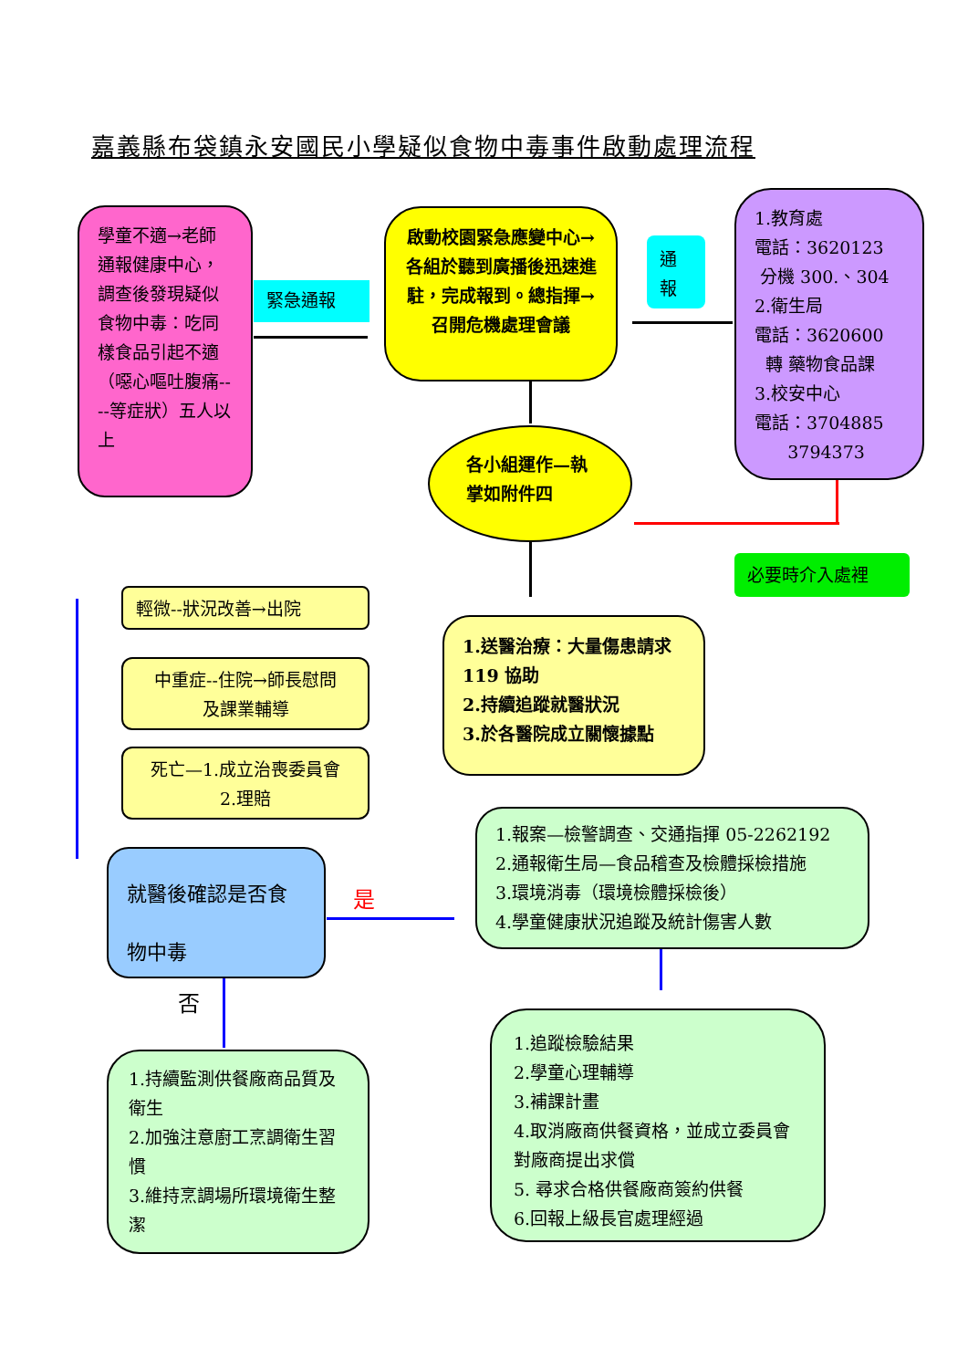嘉義縣布袋鎮永安國民小學疑似食物中毒事件啟動處理流程
學童不適→老師通報健康中心，調查後發現疑似食物中毒：吃同樣食品引起不適（噁心嘔吐腹痛----等症狀）五人以上
緊急通報
啟動校園緊急應變中心→各組於聽到廣播後迅速進駐，完成報到。總指揮→召開危機處理會議
通
報
1.教育處
電話：3620123
分機 300.、304
2.衛生局
電話：3620600
轉 藥物食品課
3.校安中心
電話：3704885
3794373
各小組運作—執掌如附件四
必要時介入處裡
輕微--狀況改善→出院
中重症--住院→師長慰問
及課業輔導
死亡—1.成立治喪委員會
2.理賠
1.送醫治療：大量傷患請求 119 協助
2.持續追蹤就醫狀況
3.於各醫院成立關懷據點
就醫後確認是否食物中毒
是
否
1.報案—檢警調查、交通指揮 05-2262192
2.通報衛生局—食品稽查及檢體採檢措施
3.環境消毒（環境檢體採檢後）
4.學童健康狀況追蹤及統計傷害人數
1.持續監測供餐廠商品質及衛生
2.加強注意廚工烹調衛生習慣
3.維持烹調場所環境衛生整潔
1.追蹤檢驗結果
2.學童心理輔導
3.補課計畫
4.取消廠商供餐資格，並成立委員會對廠商提出求償
5. 尋求合格供餐廠商簽約供餐
6.回報上級長官處理經過